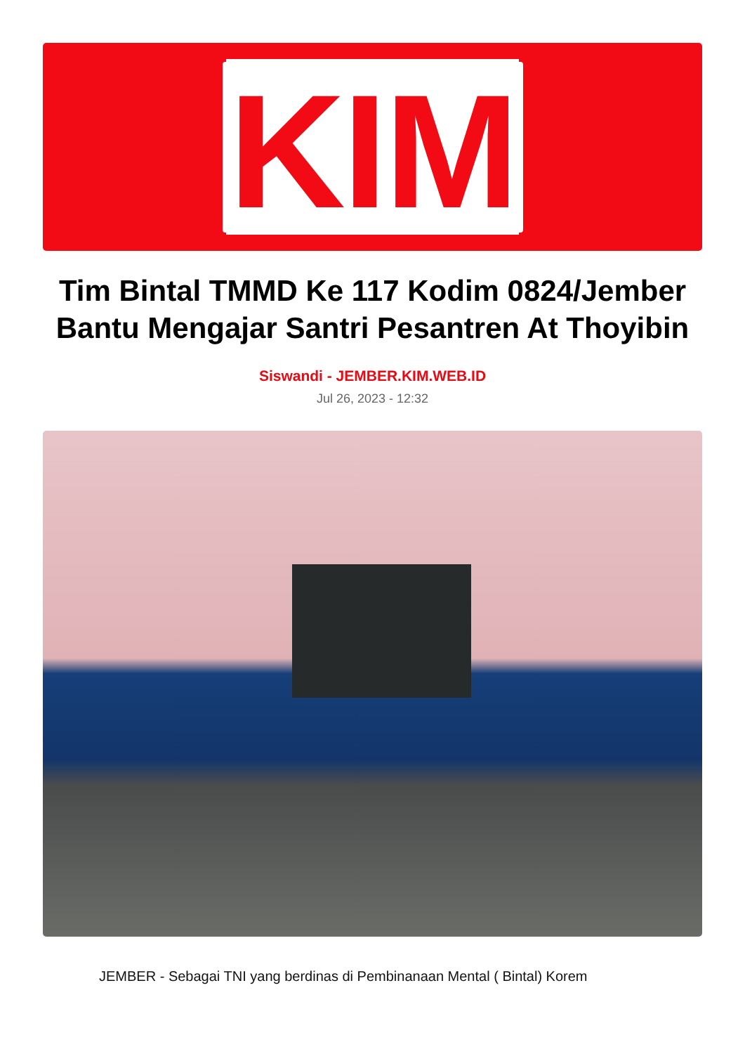KIM
Tim Bintal TMMD Ke 117 Kodim 0824/Jember Bantu Mengajar Santri Pesantren At Thoyibin
Siswandi - JEMBER.KIM.WEB.ID
Jul 26, 2023 - 12:32
JEMBER - Sebagai TNI yang berdinas di Pembinanaan Mental ( Bintal) Korem